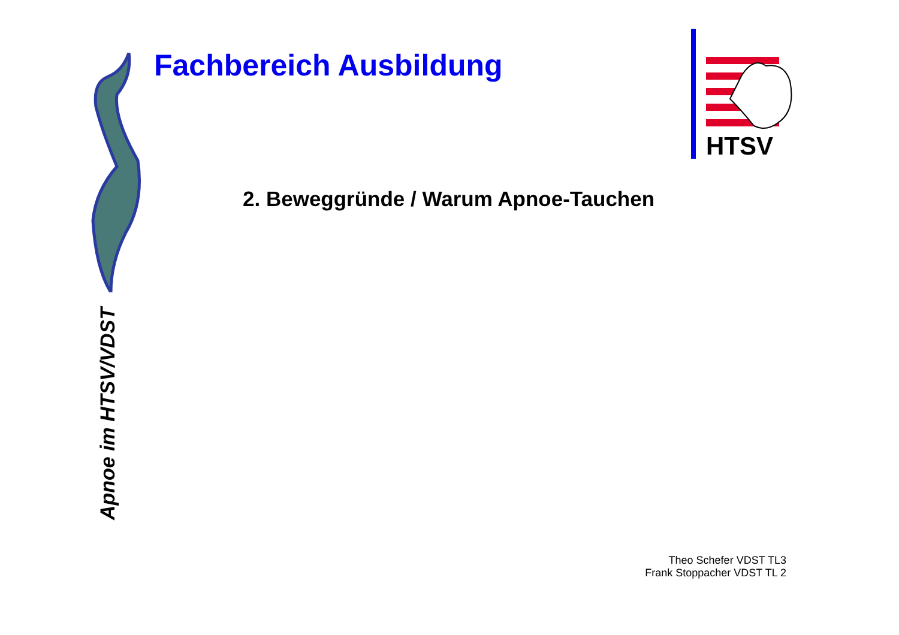Fachbereich Ausbildung
HTSV
Apnoe im HTSV/VDST
2. Beweggründe / Warum Apnoe-Tauchen
Theo Schefer VDST TL3
Frank Stoppacher VDST TL 2